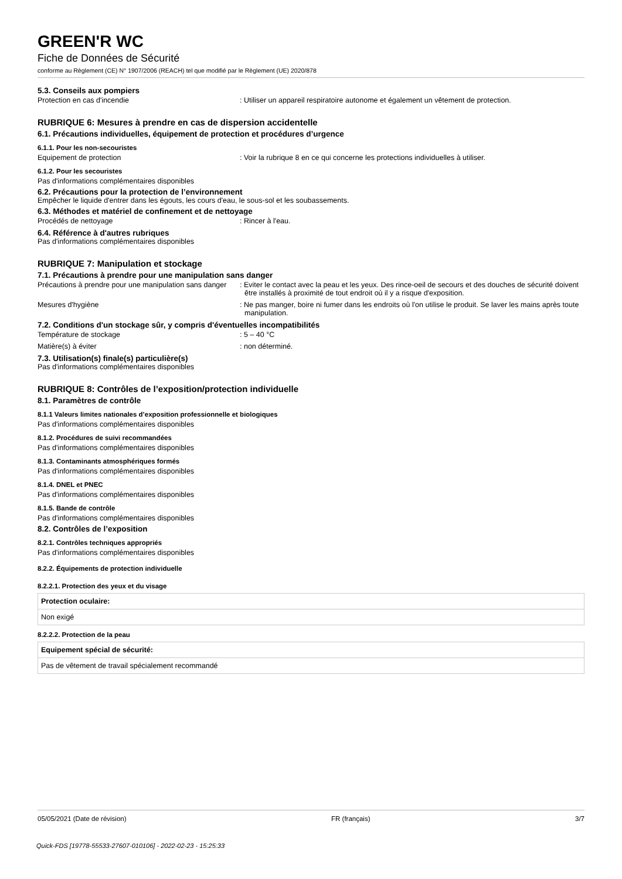GREEN'R WC
Fiche de Données de Sécurité
conforme au Règlement (CE) N° 1907/2006 (REACH) tel que modifié par le Règlement (UE) 2020/878
5.3. Conseils aux pompiers
Protection en cas d'incendie : Utiliser un appareil respiratoire autonome et également un vêtement de protection.
RUBRIQUE 6: Mesures à prendre en cas de dispersion accidentelle
6.1. Précautions individuelles, équipement de protection et procédures d’urgence
6.1.1. Pour les non-secouristes
Equipement de protection : Voir la rubrique 8 en ce qui concerne les protections individuelles à utiliser.
6.1.2. Pour les secouristes
Pas d'informations complémentaires disponibles
6.2. Précautions pour la protection de l’environnement
Empêcher le liquide d'entrer dans les égouts, les cours d'eau, le sous-sol et les soubassements.
6.3. Méthodes et matériel de confinement et de nettoyage
Procédés de nettoyage : Rincer à l'eau.
6.4. Référence à d'autres rubriques
Pas d'informations complémentaires disponibles
RUBRIQUE 7: Manipulation et stockage
7.1. Précautions à prendre pour une manipulation sans danger
Précautions à prendre pour une manipulation sans danger
: Eviter le contact avec la peau et les yeux. Des rince-oeil de secours et des douches de sécurité doivent être installés à proximité de tout endroit où il y a risque d'exposition.
Mesures d'hygiène : Ne pas manger, boire ni fumer dans les endroits où l'on utilise le produit. Se laver les mains après toute manipulation.
7.2. Conditions d'un stockage sûr, y compris d'éventuelles incompatibilités
Température de stockage : 5 – 40 °C
Matière(s) à éviter : non déterminé.
7.3. Utilisation(s) finale(s) particulière(s)
Pas d'informations complémentaires disponibles
RUBRIQUE 8: Contrôles de l’exposition/protection individuelle
8.1. Paramètres de contrôle
8.1.1 Valeurs limites nationales d’exposition professionnelle et biologiques
Pas d'informations complémentaires disponibles
8.1.2. Procédures de suivi recommandées
Pas d'informations complémentaires disponibles
8.1.3. Contaminants atmosphériques formés
Pas d'informations complémentaires disponibles
8.1.4. DNEL et PNEC
Pas d'informations complémentaires disponibles
8.1.5. Bande de contrôle
Pas d'informations complémentaires disponibles
8.2. Contrôles de l’exposition
8.2.1. Contrôles techniques appropriés
Pas d'informations complémentaires disponibles
8.2.2. Équipements de protection individuelle
8.2.2.1. Protection des yeux et du visage
| Protection oculaire: |
| --- |
| Non exigé |
8.2.2.2. Protection de la peau
| Equipement spécial de sécurité: |
| --- |
| Pas de vêtement de travail spécialement recommandé |
05/05/2021 (Date de révision) FR (français) 3/7
Quick-FDS [19778-55533-27607-010106] - 2022-02-23 - 15:25:33